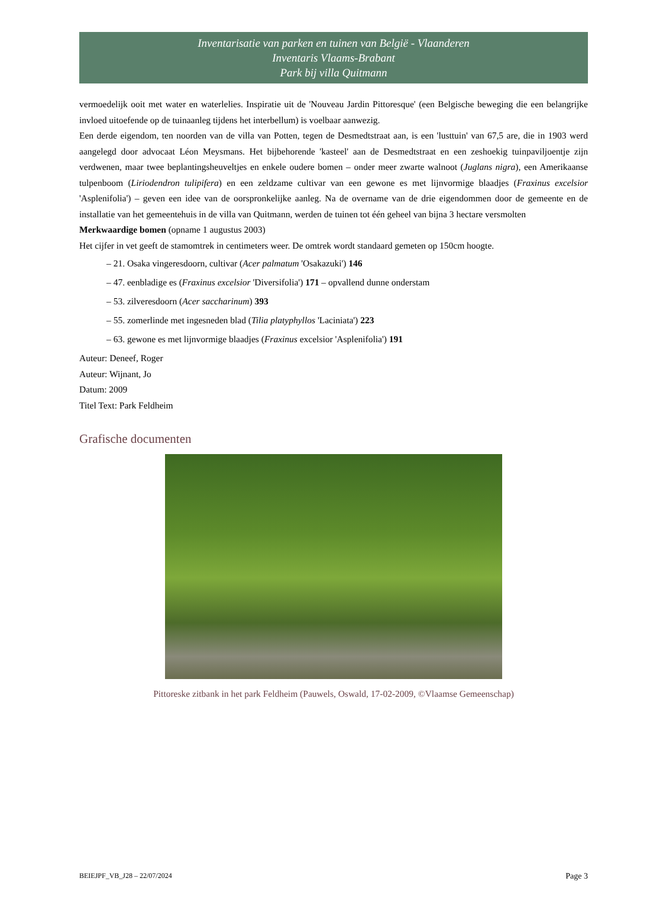Inventarisatie van parken en tuinen van België - Vlaanderen
Inventaris Vlaams-Brabant
Park bij villa Quitmann
vermoedelijk ooit met water en waterlelies. Inspiratie uit de 'Nouveau Jardin Pittoresque' (een Belgische beweging die een belangrijke invloed uitoefende op de tuinaanleg tijdens het interbellum) is voelbaar aanwezig.
Een derde eigendom, ten noorden van de villa van Potten, tegen de Desmedtstraat aan, is een 'lusttuin' van 67,5 are, die in 1903 werd aangelegd door advocaat Léon Meysmans. Het bijbehorende 'kasteel' aan de Desmedtstraat en een zeshoekig tuinpaviljoentje zijn verdwenen, maar twee beplantingsheuveltjes en enkele oudere bomen – onder meer zwarte walnoot (Juglans nigra), een Amerikaanse tulpenboom (Liriodendron tulipifera) en een zeldzame cultivar van een gewone es met lijnvormige blaadjes (Fraxinus excelsior 'Asplenifolia') – geven een idee van de oorspronkelijke aanleg. Na de overname van de drie eigendommen door de gemeente en de installatie van het gemeentehuis in de villa van Quitmann, werden de tuinen tot één geheel van bijna 3 hectare versmolten
Merkwaardige bomen (opname 1 augustus 2003)
Het cijfer in vet geeft de stamomtrek in centimeters weer. De omtrek wordt standaard gemeten op 150cm hoogte.
– 21. Osaka vingeresdoorn, cultivar (Acer palmatum 'Osakazuki') 146
– 47. eenbladige es (Fraxinus excelsior 'Diversifolia') 171 – opvallend dunne onderstam
– 53. zilveresdoorn (Acer saccharinum) 393
– 55. zomerlinde met ingesneden blad (Tilia platyphyllos 'Laciniata') 223
– 63. gewone es met lijnvormige blaadjes (Fraxinus excelsior 'Asplenifolia') 191
Auteur: Deneef, Roger
Auteur: Wijnant, Jo
Datum: 2009
Titel Text: Park Feldheim
Grafische documenten
Pittoreske zitbank in het park Feldheim (Pauwels, Oswald, 17-02-2009, ©Vlaamse Gemeenschap)
BEIEJPF_VB_J28 – 22/07/2024 Page 3